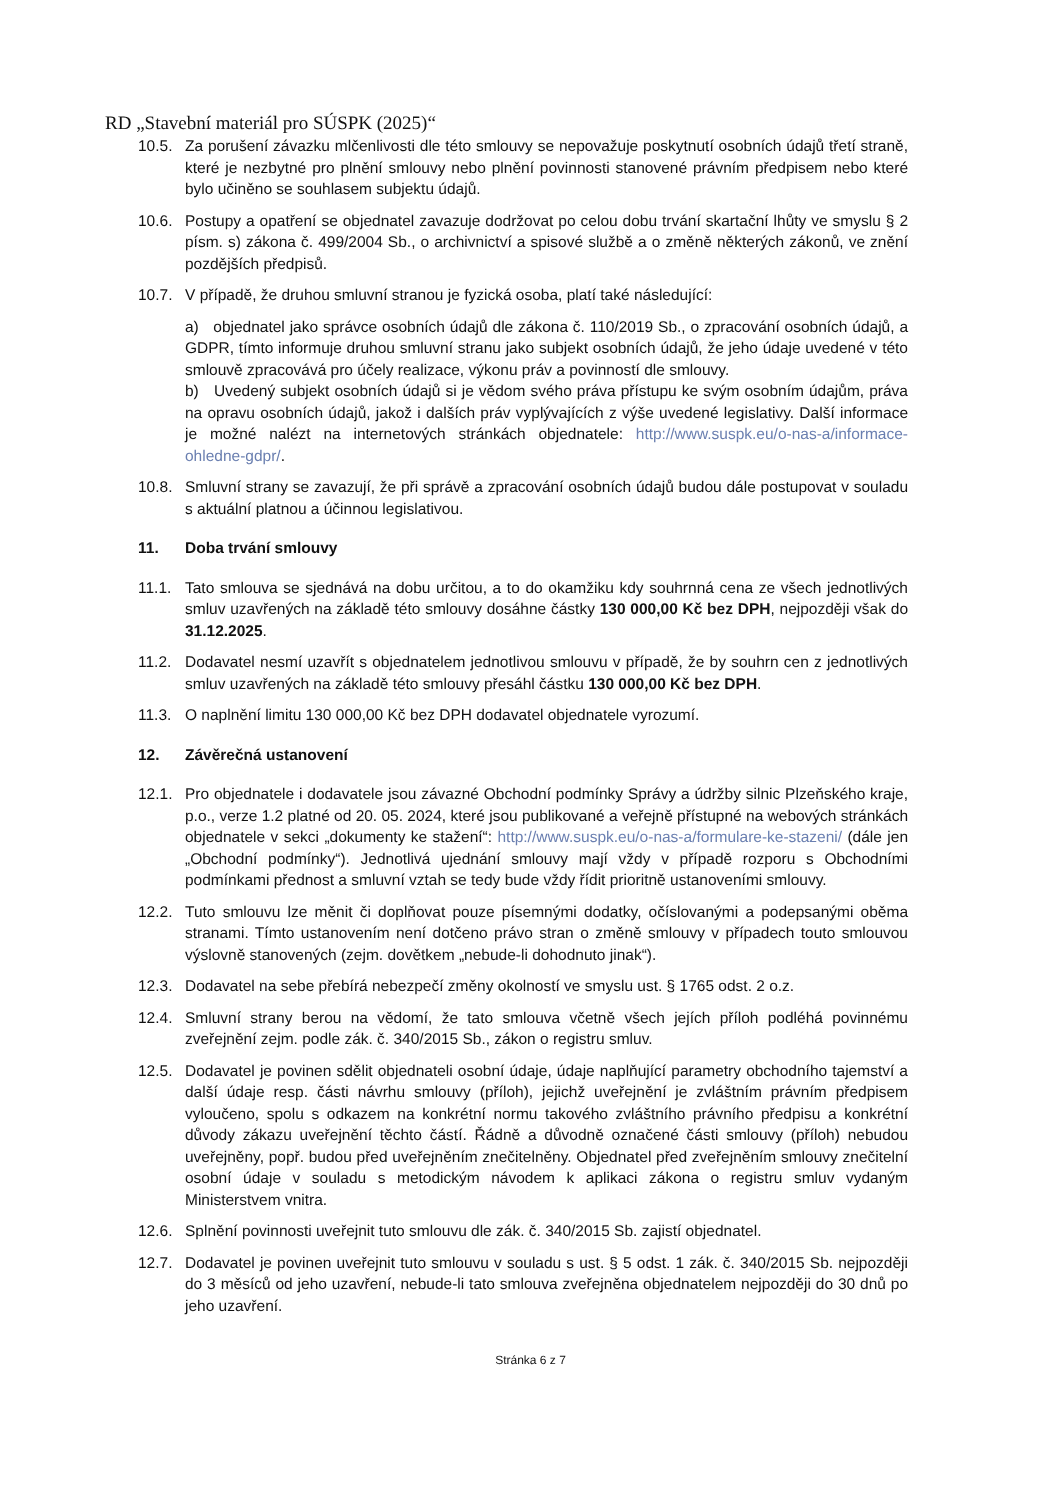RD „Stavební materiál pro SÚSPK (2025)“
10.5. Za porušení závazku mlčenlivosti dle této smlouvy se nepovažuje poskytnutí osobních údajů třetí straně, které je nezbytné pro plnění smlouvy nebo plnění povinnosti stanovené právním předpisem nebo které bylo učiněno se souhlasem subjektu údajů.
10.6. Postupy a opatření se objednatel zavazuje dodržovat po celou dobu trvání skartační lhůty ve smyslu § 2 písm. s) zákona č. 499/2004 Sb., o archivnictví a spisové službě a o změně některých zákonů, ve znění pozdějších předpisů.
10.7. V případě, že druhou smluvní stranou je fyzická osoba, platí také následující:
a) objednatel jako správce osobních údajů dle zákona č. 110/2019 Sb., o zpracování osobních údajů, a GDPR, tímto informuje druhou smluvní stranu jako subjekt osobních údajů, že jeho údaje uvedené v této smlouvě zpracovává pro účely realizace, výkonu práv a povinností dle smlouvy.
b) Uvedený subjekt osobních údajů si je vědom svého práva přístupu ke svým osobním údajům, práva na opravu osobních údajů, jakož i dalších práv vyplývajících z výše uvedené legislativy. Další informace je možné nalézt na internetových stránkách objednatele: http://www.suspk.eu/o-nas-a/informace-ohledne-gdpr/.
10.8. Smluvní strany se zavazují, že při správě a zpracování osobních údajů budou dále postupovat v souladu s aktuální platnou a účinnou legislativou.
11. Doba trvání smlouvy
11.1. Tato smlouva se sjednává na dobu určitou, a to do okamžiku kdy souhrnná cena ze všech jednotlivých smluv uzavřených na základě této smlouvy dosáhne částky 130 000,00 Kč bez DPH, nejpozději však do 31.12.2025.
11.2. Dodavatel nesmí uzavřít s objednatelem jednotlivou smlouvu v případě, že by souhrn cen z jednotlivých smluv uzavřených na základě této smlouvy přesáhl částku 130 000,00 Kč bez DPH.
11.3. O naplnění limitu 130 000,00 Kč bez DPH dodavatel objednatele vyrozumí.
12. Závěrečná ustanovení
12.1. Pro objednatele i dodavatele jsou závazné Obchodní podmínky Správy a údržby silnic Plzeňského kraje, p.o., verze 1.2 platné od 20. 05. 2024, které jsou publikované a veřejně přístupné na webových stránkách objednatele v sekci „dokumenty ke stažení“: http://www.suspk.eu/o-nas-a/formulare-ke-stazeni/ (dále jen „Obchodní podmínky“). Jednotlivá ujednání smlouvy mají vždy v případě rozporu s Obchodními podmínkami přednost a smluvní vztah se tedy bude vždy řídit prioritně ustanoveními smlouvy.
12.2. Tuto smlouvu lze měnit či doplňovat pouze písemnými dodatky, očíslovanými a podepsanými oběma stranami. Tímto ustanovením není dotčeno právo stran o změně smlouvy v případech touto smlouvou výslovně stanovených (zejm. dovětkem „nebude-li dohodnuto jinak“).
12.3. Dodavatel na sebe přebírá nebezpečí změny okolností ve smyslu ust. § 1765 odst. 2 o.z.
12.4. Smluvní strany berou na vědomí, že tato smlouva včetně všech jejích příloh podléhá povinnému zveřejnění zejm. podle zák. č. 340/2015 Sb., zákon o registru smluv.
12.5. Dodavatel je povinen sdělit objednateli osobní údaje, údaje naplňující parametry obchodního tajemství a další údaje resp. části návrhu smlouvy (příloh), jejichž uveřejnění je zvláštním právním předpisem vyloučeno, spolu s odkazem na konkrétní normu takového zvláštního právního předpisu a konkrétní důvody zákazu uveřejnění těchto částí. Řádně a důvodně označené části smlouvy (příloh) nebudou uveřejněny, popř. budou před uveřejněním znečitelněny. Objednatel před zveřejněním smlouvy znečitelní osobní údaje v souladu s metodickým návodem k aplikaci zákona o registru smluv vydaným Ministerstvem vnitra.
12.6. Splnění povinnosti uveřejnit tuto smlouvu dle zák. č. 340/2015 Sb. zajistí objednatel.
12.7. Dodavatel je povinen uveřejnit tuto smlouvu v souladu s ust. § 5 odst. 1 zák. č. 340/2015 Sb. nejpozději do 3 měsíců od jeho uzavření, nebude-li tato smlouva zveřejněna objednatelem nejpozději do 30 dnů po jeho uzavření.
Stránka 6 z 7